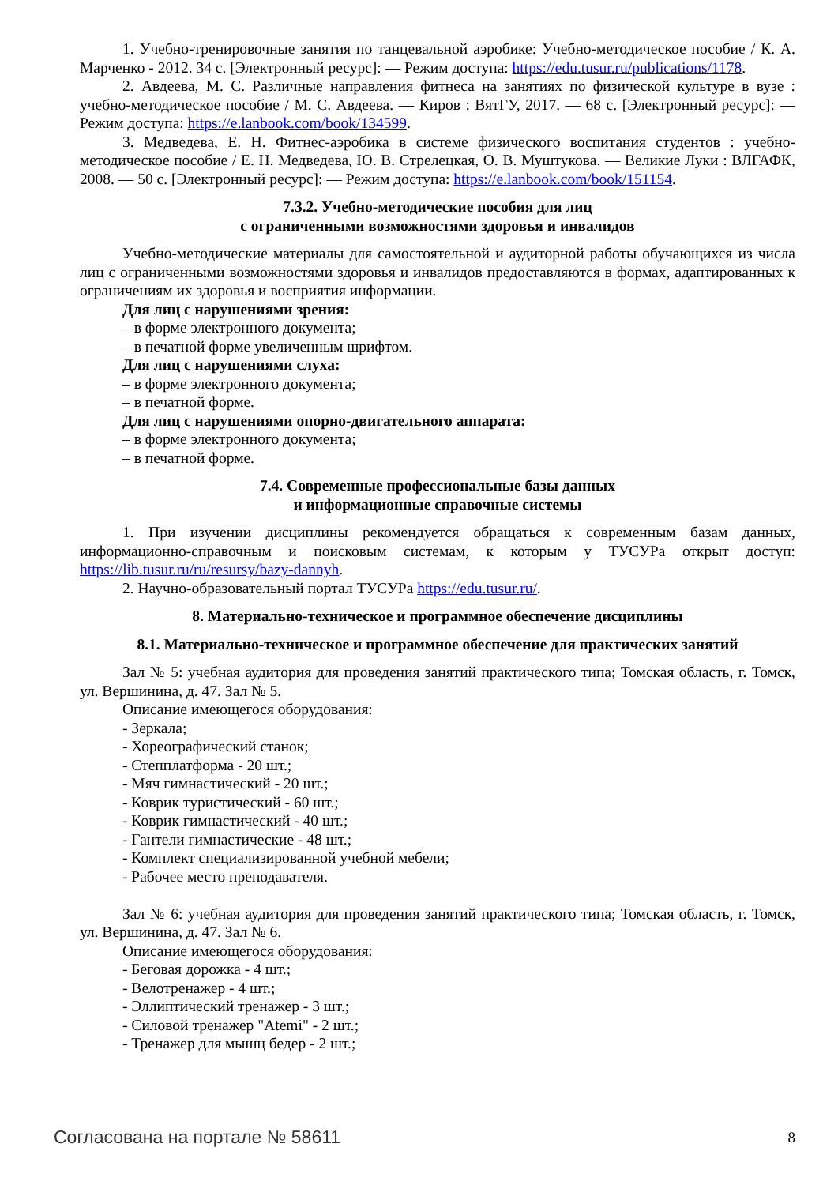1. Учебно-тренировочные занятия по танцевальной аэробике: Учебно-методическое пособие / К. А. Марченко - 2012. 34 с. [Электронный ресурс]: — Режим доступа: https://edu.tusur.ru/publications/1178.
2. Авдеева, М. С. Различные направления фитнеса на занятиях по физической культуре в вузе : учебно-методическое пособие / М. С. Авдеева. — Киров : ВятГУ, 2017. — 68 с. [Электронный ресурс]: — Режим доступа: https://e.lanbook.com/book/134599.
3. Медведева, Е. Н. Фитнес-аэробика в системе физического воспитания студентов : учебно-методическое пособие / Е. Н. Медведева, Ю. В. Стрелецкая, О. В. Муштукова. — Великие Луки : ВЛГАФК, 2008. — 50 с. [Электронный ресурс]: — Режим доступа: https://e.lanbook.com/book/151154.
7.3.2. Учебно-методические пособия для лиц
с ограниченными возможностями здоровья и инвалидов
Учебно-методические материалы для самостоятельной и аудиторной работы обучающихся из числа лиц с ограниченными возможностями здоровья и инвалидов предоставляются в формах, адаптированных к ограничениям их здоровья и восприятия информации.
Для лиц с нарушениями зрения:
– в форме электронного документа;
– в печатной форме увеличенным шрифтом.
Для лиц с нарушениями слуха:
– в форме электронного документа;
– в печатной форме.
Для лиц с нарушениями опорно-двигательного аппарата:
– в форме электронного документа;
– в печатной форме.
7.4. Современные профессиональные базы данных
и информационные справочные системы
1. При изучении дисциплины рекомендуется обращаться к современным базам данных, информационно-справочным и поисковым системам, к которым у ТУСУРа открыт доступ: https://lib.tusur.ru/ru/resursy/bazy-dannyh.
2. Научно-образовательный портал ТУСУРа https://edu.tusur.ru/.
8. Материально-техническое и программное обеспечение дисциплины
8.1. Материально-техническое и программное обеспечение для практических занятий
Зал № 5: учебная аудитория для проведения занятий практического типа; Томская область, г. Томск, ул. Вершинина, д. 47. Зал № 5.
Описание имеющегося оборудования:
- Зеркала;
- Хореографический станок;
- Степплатформа - 20 шт.;
- Мяч гимнастический - 20 шт.;
- Коврик туристический - 60 шт.;
- Коврик гимнастический - 40 шт.;
- Гантели гимнастические - 48 шт.;
- Комплект специализированной учебной мебели;
- Рабочее место преподавателя.
Зал № 6: учебная аудитория для проведения занятий практического типа; Томская область, г. Томск, ул. Вершинина, д. 47. Зал № 6.
Описание имеющегося оборудования:
- Беговая дорожка - 4 шт.;
- Велотренажер - 4 шт.;
- Эллиптический тренажер - 3 шт.;
- Силовой тренажер "Atemi" - 2 шт.;
- Тренажер для мышц бедер - 2 шт.;
Согласована на портале № 58611 8